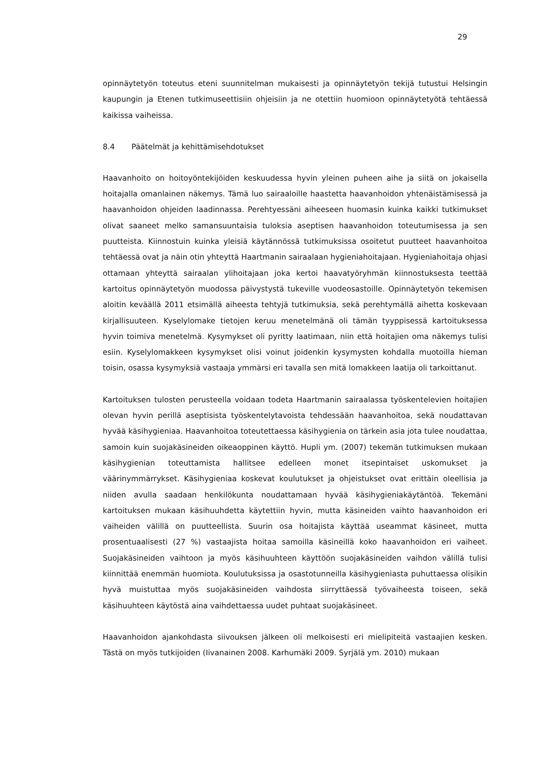29
opinnäytetyön toteutus eteni suunnitelman mukaisesti ja opinnäytetyön tekijä tutustui Helsingin kaupungin ja Etenen tutkimuseettisiin ohjeisiin ja ne otettiin huomioon opinnäytetyötä tehtäessä kaikissa vaiheissa.
8.4 Päätelmät ja kehittämisehdotukset
Haavanhoito on hoitoyöntekijöiden keskuudessa hyvin yleinen puheen aihe ja siitä on jokaisella hoitajalla omanlainen näkemys. Tämä luo sairaaloille haastetta haavanhoidon yhtenäistämisessä ja haavanhoidon ohjeiden laadinnassa. Perehtyessäni aiheeseen huomasin kuinka kaikki tutkimukset olivat saaneet melko samansuuntaisia tuloksia aseptisen haavanhoidon toteutumisessa ja sen puutteista. Kiinnostuin kuinka yleisiä käytännössä tutkimuksissa osoitetut puutteet haavanhoitoa tehtäessä ovat ja näin otin yhteyttä Haartmanin sairaalaan hygieniahoitajaan. Hygieniahoitaja ohjasi ottamaan yhteyttä sairaalan ylihoitajaan joka kertoi haavatyöryhmän kiinnostuksesta teettää kartoitus opinnäytetyön muodossa päivystystä tukeville vuodeosastoille. Opinnäytetyön tekemisen aloitin keväällä 2011 etsimällä aiheesta tehtyjä tutkimuksia, sekä perehtymällä aihetta koskevaan kirjallisuuteen. Kyselylomake tietojen keruu menetelmänä oli tämän tyyppisessä kartoituksessa hyvin toimiva menetelmä. Kysymykset oli pyritty laatimaan, niin että hoitajien oma näkemys tulisi esiin. Kyselylomakkeen kysymykset olisi voinut joidenkin kysymysten kohdalla muotoilla hieman toisin, osassa kysymyksiä vastaaja ymmärsi eri tavalla sen mitä lomakkeen laatija oli tarkoittanut.
Kartoituksen tulosten perusteella voidaan todeta Haartmanin sairaalassa työskentelevien hoitajien olevan hyvin perillä aseptisista työskentelytavoista tehdessään haavanhoitoa, sekä noudattavan hyvää käsihygieniaa. Haavanhoitoa toteutettaessa käsihygienia on tärkein asia jota tulee noudattaa, samoin kuin suojakäsineiden oikeaoppinen käyttö. Hupli ym. (2007) tekemän tutkimuksen mukaan käsihygienian toteuttamista hallitsee edelleen monet itsepintaiset uskomukset ja väärinymmärrykset. Käsihygieniaa koskevat koulutukset ja ohjeistukset ovat erittäin oleellisia ja niiden avulla saadaan henkilökunta noudattamaan hyvää käsihygieniakäytäntöä. Tekemäni kartoituksen mukaan käsihuuhdetta käytettiin hyvin, mutta käsineiden vaihto haavanhoidon eri vaiheiden välillä on puutteellista. Suurin osa hoitajista käyttää useammat käsineet, mutta prosentuaalisesti (27 %) vastaajista hoitaa samoilla käsineillä koko haavanhoidon eri vaiheet. Suojakäsineiden vaihtoon ja myös käsihuuhteen käyttöön suojakäsineiden vaihdon välillä tulisi kiinnittää enemmän huomiota. Koulutuksissa ja osastotunneilla käsihygieniasta puhuttaessa olisikin hyvä muistuttaa myös suojakäsineiden vaihdosta siirryttäessä työvaiheesta toiseen, sekä käsihuuhteen käytöstä aina vaihdettaessa uudet puhtaat suojakäsineet.
Haavanhoidon ajankohdasta siivouksen jälkeen oli melkoisesti eri mielipiteitä vastaajien kesken. Tästä on myös tutkijoiden (Iivanainen 2008. Karhumäki 2009. Syrjälä ym. 2010) mukaan